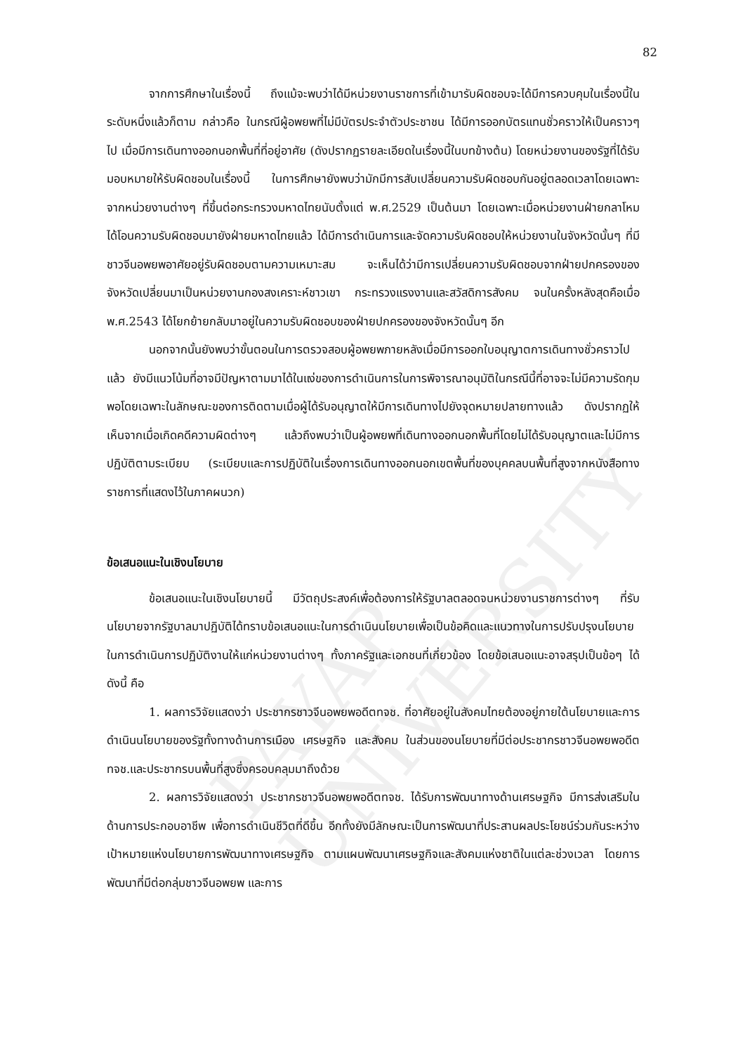PAYAP UNIVERSITY
82
จากการศึกษาในเรื่องนี้ ถึงแม้จะพบว่าได้มีหน่วยงานราชการที่เข้ามารับผิดชอบจะได้มีการควบคุมในเรื่องนี้ในระดับหนึ่งแล้วก็ตาม กล่าวคือ ในกรณีผู้อพยพที่ไม่มีบัตรประจำตัวประชาชน ได้มีการออกบัตรแทนชั่วคราวให้เป็นคราวๆ ไป เมื่อมีการเดินทางออกนอกพื้นที่ที่อยู่อาศัย (ดังปรากฏรายละเอียดในเรื่องนี้ในบทข้างต้น) โดยหน่วยงานของรัฐที่ได้รับมอบหมายให้รับผิดชอบในเรื่องนี้ ในการศึกษายังพบว่ามักมีการสับเปลี่ยนความรับผิดชอบกันอยู่ตลอดเวลาโดยเฉพาะจากหน่วยงานต่างๆ ที่ขึ้นต่อกระทรวงมหาดไทยนับตั้งแต่ พ.ศ.2529 เป็นต้นมา โดยเฉพาะเมื่อหน่วยงานฝ่ายกลาโหมได้โอนความรับผิดชอบมายังฝ่ายมหาดไทยแล้ว ได้มีการดำเนินการและจัดความรับผิดชอบให้หน่วยงานในจังหวัดนั้นๆ ที่มีชาวจีนอพยพอาศัยอยู่รับผิดชอบตามความเหมาะสม จะเห็นได้ว่ามีการเปลี่ยนความรับผิดชอบจากฝ่ายปกครองของจังหวัดเปลี่ยนมาเป็นหน่วยงานกองสงเคราะห์ชาวเขา กระทรวงแรงงานและสวัสดิการสังคม จนในครั้งหลังสุดคือเมื่อ พ.ศ.2543 ได้โยกย้ายกลับมาอยู่ในความรับผิดชอบของฝ่ายปกครองของจังหวัดนั้นๆ อีก
นอกจากนั้นยังพบว่าขั้นตอนในการตรวจสอบผู้อพยพภายหลังเมื่อมีการออกใบอนุญาตการเดินทางชั่วคราวไปแล้ว ยังมีแนวโน้มที่อาจมีปัญหาตามมาได้ในแง่ของการดำเนินการในการพิจารณาอนุมัติในกรณีนี้ที่อาจจะไม่มีความรัดกุมพอโดยเฉพาะในลักษณะของการติดตามเมื่อผู้ได้รับอนุญาตให้มีการเดินทางไปยังจุดหมายปลายทางแล้ว ดังปรากฏให้เห็นจากเมื่อเกิดคดีความผิดต่างๆ แล้วถึงพบว่าเป็นผู้อพยพที่เดินทางออกนอกพื้นที่โดยไม่ได้รับอนุญาตและไม่มีการปฏิบัติตามระเบียบ (ระเบียบและการปฏิบัติในเรื่องการเดินทางออกนอกเขตพื้นที่ของบุคคลบนพื้นที่สูงจากหนังสือทางราชการที่แสดงไว้ในภาคผนวก)
ข้อเสนอแนะในเชิงนโยบาย
ข้อเสนอแนะในเชิงนโยบายนี้ มีวัตถุประสงค์เพื่อต้องการให้รัฐบาลตลอดจนหน่วยงานราชการต่างๆ ที่รับนโยบายจากรัฐบาลมาปฏิบัติได้ทราบข้อเสนอแนะในการดำเนินนโยบายเพื่อเป็นข้อคิดและแนวทางในการปรับปรุงนโยบายในการดำเนินการปฏิบัติงานให้แก่หน่วยงานต่างๆ ทั้งภาครัฐและเอกชนที่เกี่ยวข้อง โดยข้อเสนอแนะอาจสรุปเป็นข้อๆ ได้ดังนี้ คือ
1. ผลการวิจัยแสดงว่า ประชากรชาวจีนอพยพอดีตทจช. ที่อาศัยอยู่ในสังคมไทยต้องอยู่ภายใต้นโยบายและการดำเนินนโยบายของรัฐทั้งทางด้านการเมือง เศรษฐกิจ และสังคม ในส่วนของนโยบายที่มีต่อประชากรชาวจีนอพยพอดีตทจช.และประชากรบนพื้นที่สูงซึ่งครอบคลุมมาถึงด้วย
2. ผลการวิจัยแสดงว่า ประชากรชาวจีนอพยพอดีตทจช. ได้รับการพัฒนาทางด้านเศรษฐกิจ มีการส่งเสริมในด้านการประกอบอาชีพ เพื่อการดำเนินชีวิตที่ดีขึ้น อีกทั้งยังมีลักษณะเป็นการพัฒนาที่ประสานผลประโยชน์ร่วมกันระหว่างเป้าหมายแห่งนโยบายการพัฒนาทางเศรษฐกิจ ตามแผนพัฒนาเศรษฐกิจและสังคมแห่งชาติในแต่ละช่วงเวลา โดยการพัฒนาที่มีต่อกลุ่มชาวจีนอพยพ และการ